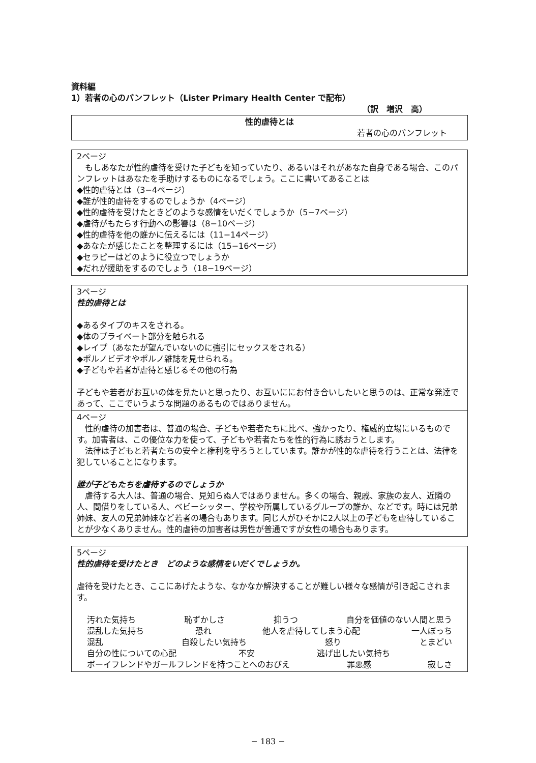資料編
1）若者の心のパンフレット（Lister Primary Health Center で配布）
（訳　増沢　高）
性的虐待とは
若者の心のパンフレット
2ページ
　もしあなたが性的虐待を受けた子どもを知っていたり、あるいはそれがあなた自身である場合、このパンフレットはあなたを手助けするものになるでしょう。ここに書いてあることは
◆性的虐待とは（3−4ページ）
◆誰が性的虐待をするのでしょうか（4ページ）
◆性的虐待を受けたときどのような感情をいだくでしょうか（5−7ページ）
◆虐待がもたらす行動への影響は（8−10ページ）
◆性的虐待を他の誰かに伝えるには（11−14ページ）
◆あなたが感じたことを整理するには（15−16ページ）
◆セラピーはどのように役立つでしょうか
◆だれが援助をするのでしょう（18−19ページ）
3ページ
性的虐待とは
◆あるタイプのキスをされる。
◆体のプライベート部分を触られる
◆レイプ（あなたが望んでいないのに強引にセックスをされる）
◆ポルノビデオやポルノ雑誌を見せられる。
◆子どもや若者が虐待と感じるその他の行為
子どもや若者がお互いの体を見たいと思ったり、お互いににお付き合いしたいと思うのは、正常な発達であって、ここでいうような問題のあるものではありません。
4ページ
　性的虐待の加害者は、普通の場合、子どもや若者たちに比べ、強かったり、権威的立場にいるものです。加害者は、この優位な力を使って、子どもや若者たちを性的行為に誘おうとします。
　法律は子どもと若者たちの安全と権利を守ろうとしています。誰かが性的な虐待を行うことは、法律を犯していることになります。
誰が子どもたちを虐待するのでしょうか
　虐待する大人は、普通の場合、見知らぬ人ではありません。多くの場合、親戚、家族の友人、近隣の人、間借りをしている人、ベビーシッター、学校や所属しているグループの誰か、などです。時には兄弟姉妹、友人の兄弟姉妹など若者の場合もあります。同じ人がひそかに2人以上の子どもを虐待していることが少なくありません。性的虐待の加害者は男性が普通ですが女性の場合もあります。
5ページ
性的虐待を受けたとき　どのような感情をいだくでしょうか。
虐待を受けたとき、ここにあげたような、なかなか解決することが難しい様々な感情が引き起こされます。
汚れた気持ち 恥ずかしさ 抑うつ 自分を価値のない人間と思う
混乱した気持ち 恐れ 他人を虐待してしまう心配 一人ぼっち
混乱 自殺したい気持ち 怒り とまどい
自分の性についての心配 不安 逃げ出したい気持ち
ボーイフレンドやガールフレンドを持つことへのおびえ 罪悪感 寂しさ
− 183 −